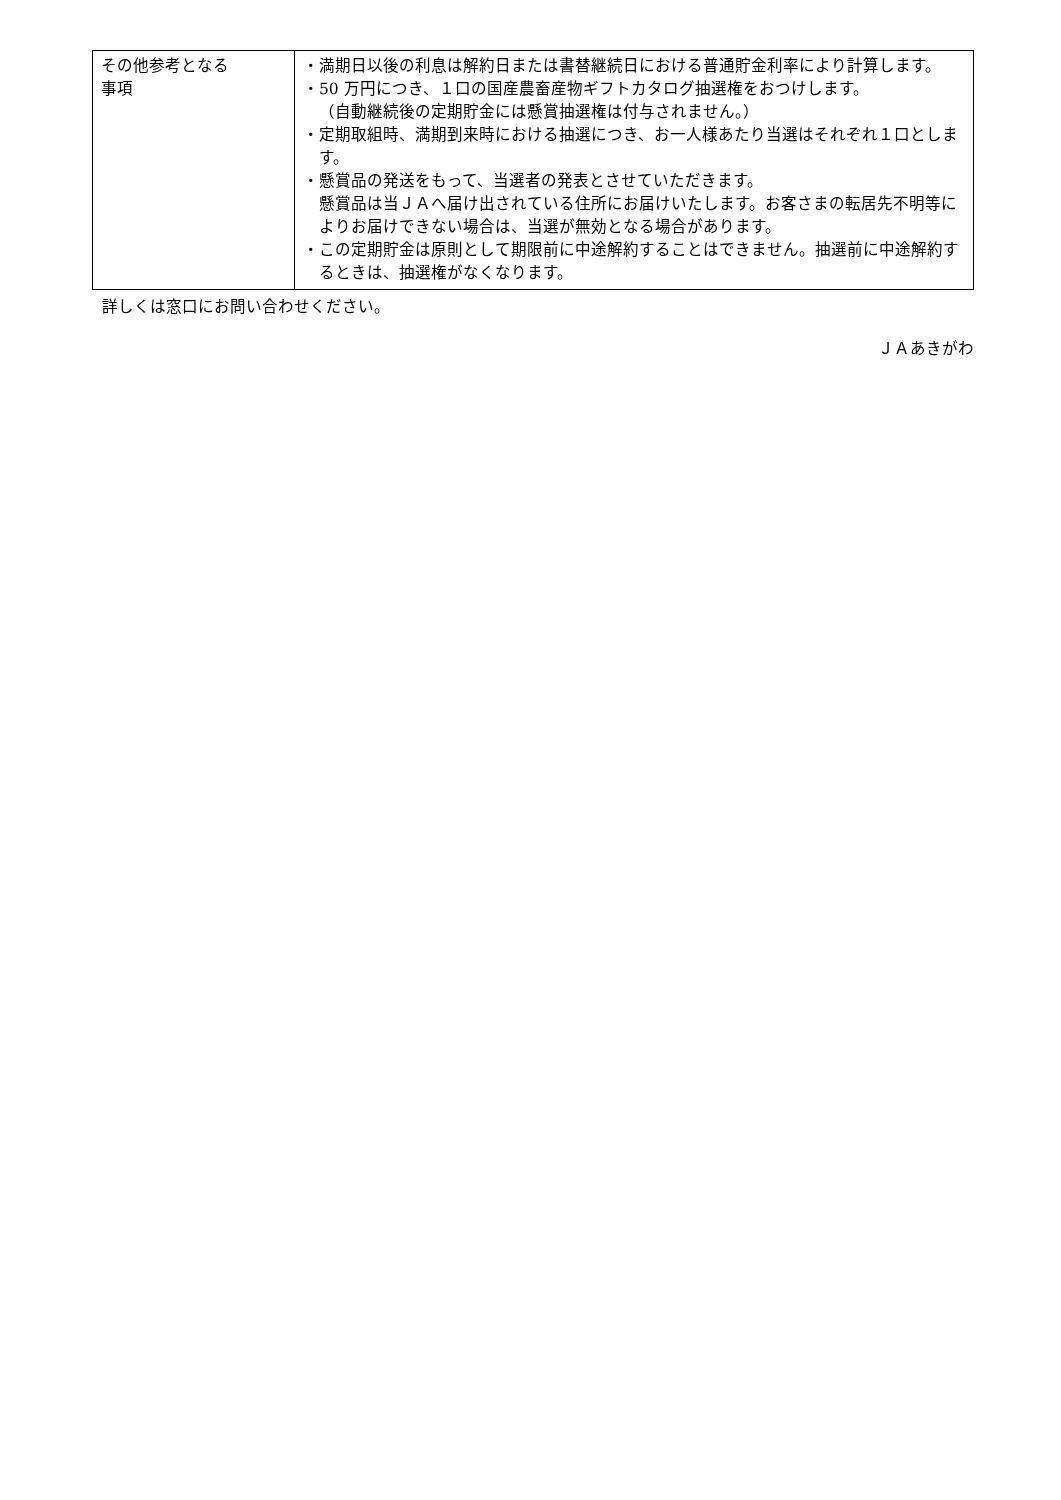| その他参考となる 事項 | ・満期日以後の利息は解約日または書替継続日における普通貯金利率により計算します。 ・50 万円につき、１口の国産農畜産物ギフトカタログ抽選権をおつけします。 （自動継続後の定期貯金には懸賞抽選権は付与されません。） ・定期取組時、満期到来時における抽選につき、お一人様あたり当選はそれぞれ１口とします。 ・懸賞品の発送をもって、当選者の発表とさせていただきます。 懸賞品は当ＪＡへ届け出されている住所にお届けいたします。お客さまの転居先不明等によりお届けできない場合は、当選が無効となる場合があります。 ・この定期貯金は原則として期限前に中途解約することはできません。抽選前に中途解約するときは、抽選権がなくなります。 |
詳しくは窓口にお問い合わせください。
ＪＡあきがわ